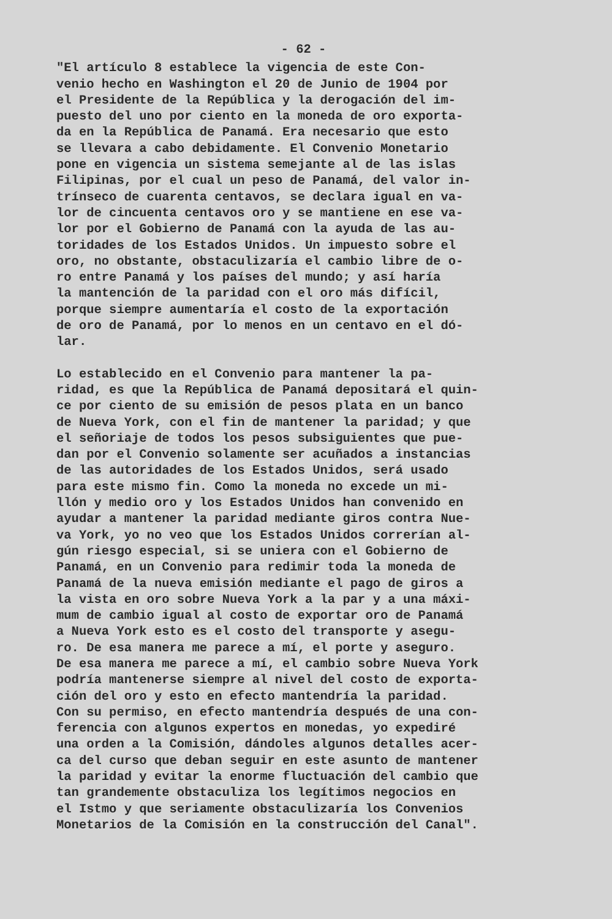- 62 -
"El artículo 8 establece la vigencia de este Con- venio hecho en Washington el 20 de Junio de 1904 por el Presidente de la República y la derogación del im- puesto del uno por ciento en la moneda de oro exporta- da en la República de Panamá. Era necesario que esto se llevara a cabo debidamente. El Convenio Monetario pone en vigencia un sistema semejante al de las islas Filipinas, por el cual un peso de Panamá, del valor in- trínseco de cuarenta centavos, se declara igual en va- lor de cincuenta centavos oro y se mantiene en ese va- lor por el Gobierno de Panamá con la ayuda de las au- toridades de los Estados Unidos. Un impuesto sobre el oro, no obstante, obstaculizaría el cambio libre de o- ro entre Panamá y los países del mundo; y así haría la mantención de la paridad con el oro más difícil, porque siempre aumentaría el costo de la exportación de oro de Panamá, por lo menos en un centavo en el dó- lar.
Lo establecido en el Convenio para mantener la pa- ridad, es que la República de Panamá depositará el quin- ce por ciento de su emisión de pesos plata en un banco de Nueva York, con el fin de mantener la paridad; y que el señoriaje de todos los pesos subsiguientes que pue- dan por el Convenio solamente ser acuñados a instancias de las autoridades de los Estados Unidos, será usado para este mismo fin. Como la moneda no excede un mi- llón y medio oro y los Estados Unidos han convenido en ayudar a mantener la paridad mediante giros contra Nue- va York, yo no veo que los Estados Unidos correrían al- gún riesgo especial, si se uniera con el Gobierno de Panamá, en un Convenio para redimir toda la moneda de Panamá de la nueva emisión mediante el pago de giros a la vista en oro sobre Nueva York a la par y a una máxi- mum de cambio igual al costo de exportar oro de Panamá a Nueva York esto es el costo del transporte y asegu- ro. De esa manera me parece a mí, el porte y aseguro. De esa manera me parece a mí, el cambio sobre Nueva York podría mantenerse siempre al nivel del costo de exporta- ción del oro y esto en efecto mantendría la paridad. Con su permiso, en efecto mantendría después de una con- ferencia con algunos expertos en monedas, yo expediré una orden a la Comisión, dándoles algunos detalles acer- ca del curso que deban seguir en este asunto de mantener la paridad y evitar la enorme fluctuación del cambio que tan grandemente obstaculiza los legítimos negocios en el Istmo y que seriamente obstaculizaría los Convenios Monetarios de la Comisión en la construcción del Canal".